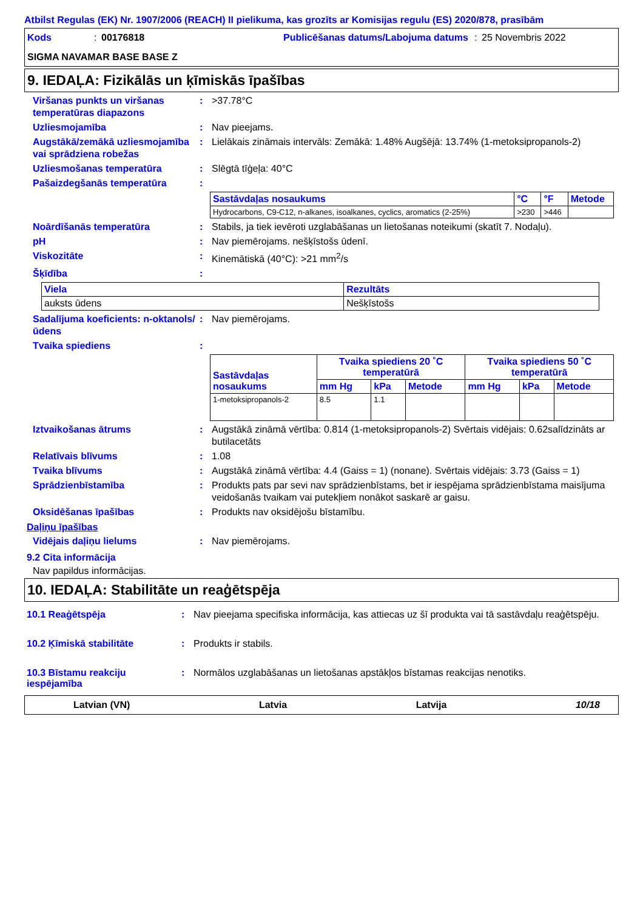Atbilst Regulas (EK) Nr. 1907/2006 (REACH) II pielikuma, kas grozīts ar Komisijas regulu (ES) 2020/878, prasībām
Kods: 00176818 Publicēšanas datums/Labojuma datums: 25 Novembris 2022 SIGMA NAVAMAR BASE BASE Z
9. IEDAĻA: Fizikālās un ķīmiskās īpašības
Viršanas punkts un viršanas temperatūras diapazons: >37.78°C
Uzliesmojamība: Nav pieejams.
Augstākā/zemākā uzliesmojamība vai sprādziena robežas: Lielākais zināmais intervāls: Zemākā: 1.48% Augšējā: 13.74% (1-metoksipropanols-2)
Uzliesmošanas temperatūra: Slēgtā tīģeļa: 40°C
Pašaizdegšanās temperatūra:
| Sastāvdaļas nosaukums | °C | °F | Metode |
| --- | --- | --- | --- |
| Hydrocarbons, C9-C12, n-alkanes, isoalkanes, cyclics, aromatics (2-25%) | >230 | >446 | |
Noārdīšanās temperatūra: Stabils, ja tiek ievēroti uzglabāšanas un lietošanas noteikumi (skatīt 7. Nodaļu).
pH: Nav piemērojams. nešķīstošs ūdenī.
Viskozitāte: Kinemātiskā (40°C): >21 mm<sup>2</sup>/s
Šķīdība:
| Viela | Rezultāts |
| --- | --- |
| auksts ūdens | Nešķīstošs |
Sadalījuma koeficients: n-oktanols/ūdens: Nav piemērojams.
Tvaika spiediens:
| Sastāvdaļas nosaukums | Tvaika spiediens 20 ˚C temperatūrā | | | Tvaika spiediens 50 ˚C temperatūrā | | |
| --- | --- | --- | --- | --- | --- | --- |
| | mm Hg | kPa | Metode | mm Hg | kPa | Metode |
| 1-metoksipropanols-2 | 8.5 | 1.1 | | | | |
Iztvaikošanas ātrums: Augstākā zināmā vērtība: 0.814 (1-metoksipropanols-2) Svērtais vidējais: 0.62salīdzināts ar butilacetāts
Relatīvais blīvums: 1.08
Tvaika blīvums: Augstākā zināmā vērtība: 4.4 (Gaiss = 1) (nonane). Svērtais vidējais: 3.73 (Gaiss = 1)
Sprādzienbīstamība: Produkts pats par sevi nav sprādzienbīstams, bet ir iespējama sprādzienbīstama maisījuma veidošanās tvaikam vai putekļiem nonākot saskarē ar gaisu.
Oksidēšanas īpašības: Produkts nav oksidējošu bīstamību.
Daļiņu īpašības
Vidējais daļiņu lielums: Nav piemērojams.
9.2 Cita informācija
Nav papildus informācijas.
10. IEDAĻA: Stabilitāte un reaģētspēja
10.1 Reaģētspēja: Nav pieejama specifiska informācija, kas attiecas uz šī produkta vai tā sastāvdaļu reaģētspēju.
10.2 Ķīmiskā stabilitāte: Produkts ir stabils.
10.3 Bīstamu reakciju iespējamība: Normālos uzglabāšanas un lietošanas apstākļos bīstamas reakcijas nenotiks.
Latvian (VN) Latvia Latvija 10/18